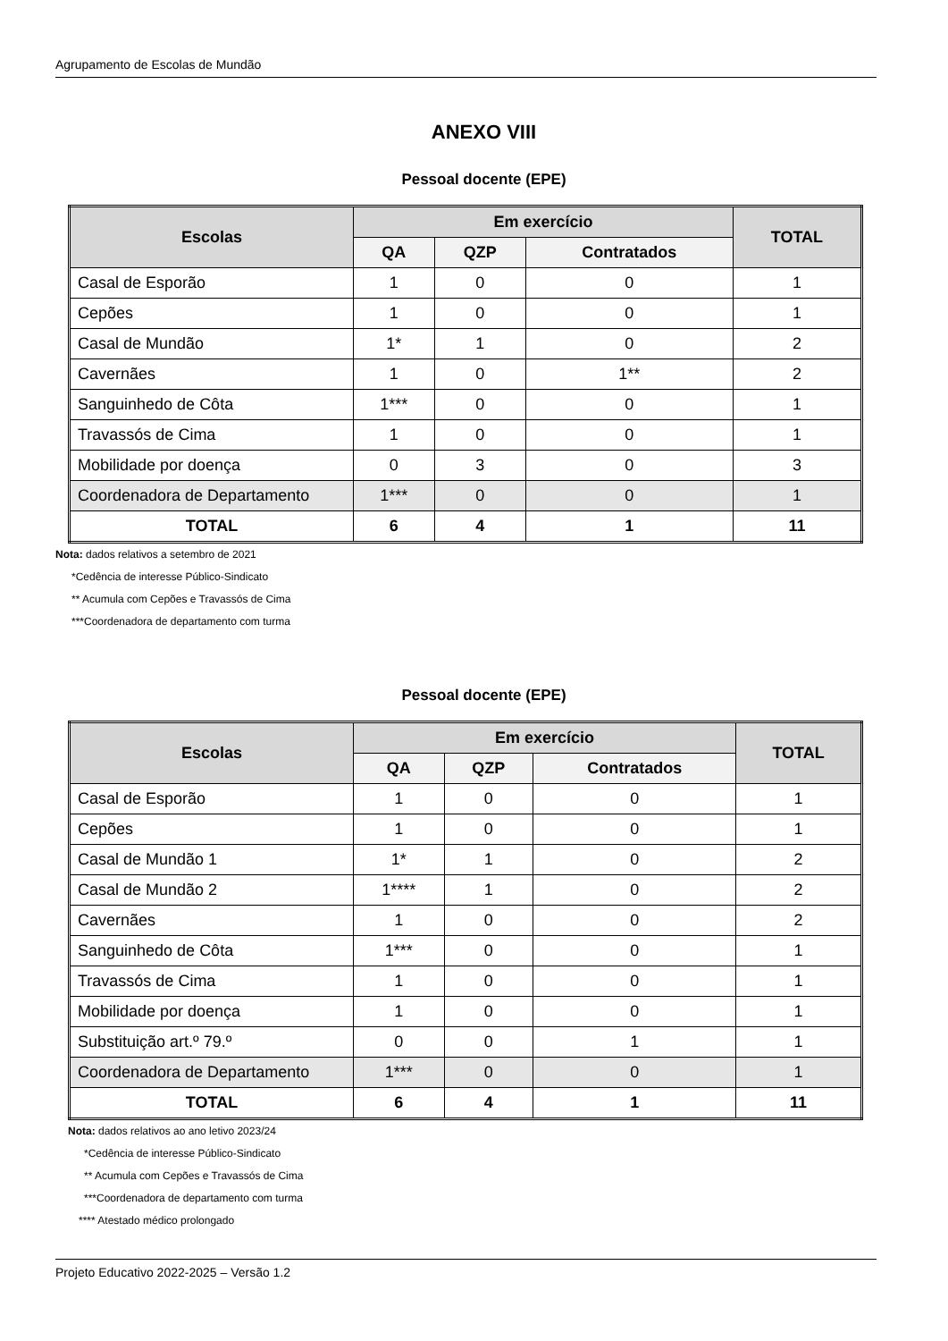Agrupamento de Escolas de Mundão
ANEXO VIII
Pessoal docente (EPE)
| Escolas | Em exercício | | | TOTAL |
| --- | --- | --- | --- | --- |
| | QA | QZP | Contratados | |
| Casal de Esporão | 1 | 0 | 0 | 1 |
| Cepões | 1 | 0 | 0 | 1 |
| Casal de Mundão | 1* | 1 | 0 | 2 |
| Cavernães | 1 | 0 | 1** | 2 |
| Sanguinhedo de Côta | 1*** | 0 | 0 | 1 |
| Travassós de Cima | 1 | 0 | 0 | 1 |
| Mobilidade por doença | 0 | 3 | 0 | 3 |
| Coordenadora de Departamento | 1*** | 0 | 0 | 1 |
| TOTAL | 6 | 4 | 1 | 11 |
Nota: dados relativos a setembro de 2021
*Cedência de interesse Público-Sindicato
** Acumula com Cepões e Travassós de Cima
***Coordenadora de departamento com turma
Pessoal docente (EPE)
| Escolas | Em exercício | | | TOTAL |
| --- | --- | --- | --- | --- |
| | QA | QZP | Contratados | |
| Casal de Esporão | 1 | 0 | 0 | 1 |
| Cepões | 1 | 0 | 0 | 1 |
| Casal de Mundão 1 | 1* | 1 | 0 | 2 |
| Casal de Mundão 2 | 1**** | 1 | 0 | 2 |
| Cavernães | 1 | 0 | 0 | 2 |
| Sanguinhedo de Côta | 1*** | 0 | 0 | 1 |
| Travassós de Cima | 1 | 0 | 0 | 1 |
| Mobilidade por doença | 1 | 0 | 0 | 1 |
| Substituição art.º 79.º | 0 | 0 | 1 | 1 |
| Coordenadora de Departamento | 1*** | 0 | 0 | 1 |
| TOTAL | 6 | 4 | 1 | 11 |
Nota: dados relativos ao ano letivo 2023/24
*Cedência de interesse Público-Sindicato
** Acumula com Cepões e Travassós de Cima
***Coordenadora de departamento com turma
**** Atestado médico prolongado
Projeto Educativo 2022-2025 – Versão 1.2